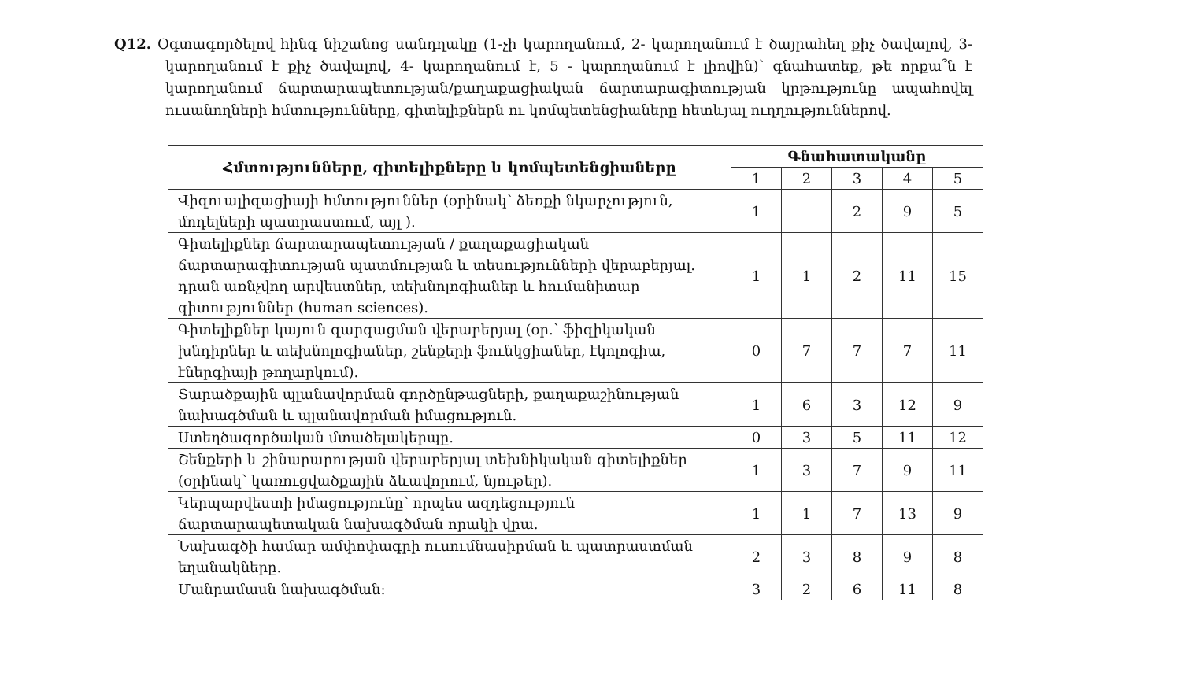Q12. Օգտագործելով հինգ նիշանոց սանդղակը (1-չի կարողանում, 2- կարողանում է ծայրահեղ քիչ ծավալով, 3- կարողանում է քիչ ծավալով, 4- կարողանում է, 5 - կարողանում է լիովին)՝ գնահատեք, թե որքա՞ն է կարողանում ճարտարապետության/քաղաքացիական ճարտարագիտության կրթությունը ապահովել ուսանողների հմտությունները, գիտելիքներն ու կոմպետենցիաները հետևյալ ուղղություններով.
| Հմտությունները, գիտելիքները և կոմպետենցիաները | Գնահատականը | | | | |
| --- | --- | --- | --- | --- | --- |
| | 1 | 2 | 3 | 4 | 5 |
| Վիզուալիզացիայի հմտություններ (օրինակ՝ ձեռքի նկարչություն, մոդելների պատրաստում, այլ ). | 1 | | 2 | 9 | 5 |
| Գիտելիքներ ճարտարապետության / քաղաքացիական ճարտարագիտության պատմության և տեսությունների վերաբերյալ. դրան առնչվող արվեստներ, տեխնոլոգիաներ և հումանիտար գիտություններ (human sciences). | 1 | 1 | 2 | 11 | 15 |
| Գիտելիքներ կայուն զարգացման վերաբերյալ (օր.՝ ֆիզիկական խնդիրներ և տեխնոլոգիաներ, շենքերի ֆունկցիաներ, էկոլոգիա, էներգիայի թողարկում). | 0 | 7 | 7 | 7 | 11 |
| Տարածքային պլանավորման գործընթացների, քաղաքաշինության նախագծման և պլանավորման իմացություն. | 1 | 6 | 3 | 12 | 9 |
| Ստեղծագործական մտածելակերպը. | 0 | 3 | 5 | 11 | 12 |
| Շենքերի և շինարարության վերաբերյալ տեխնիկական գիտելիքներ (օրինակ՝ կառուցվածքային ձևավորում, նյութեր). | 1 | 3 | 7 | 9 | 11 |
| Կերպարվեստի իմացությունը՝ որպես ազդեցություն ճարտարապետական նախագծման որակի վրա. | 1 | 1 | 7 | 13 | 9 |
| Նախագծի համար ամփոփագրի ուսումնասիրման և պատրաստման եղանակները. | 2 | 3 | 8 | 9 | 8 |
| Մանրամասն նախագծման: | 3 | 2 | 6 | 11 | 8 |